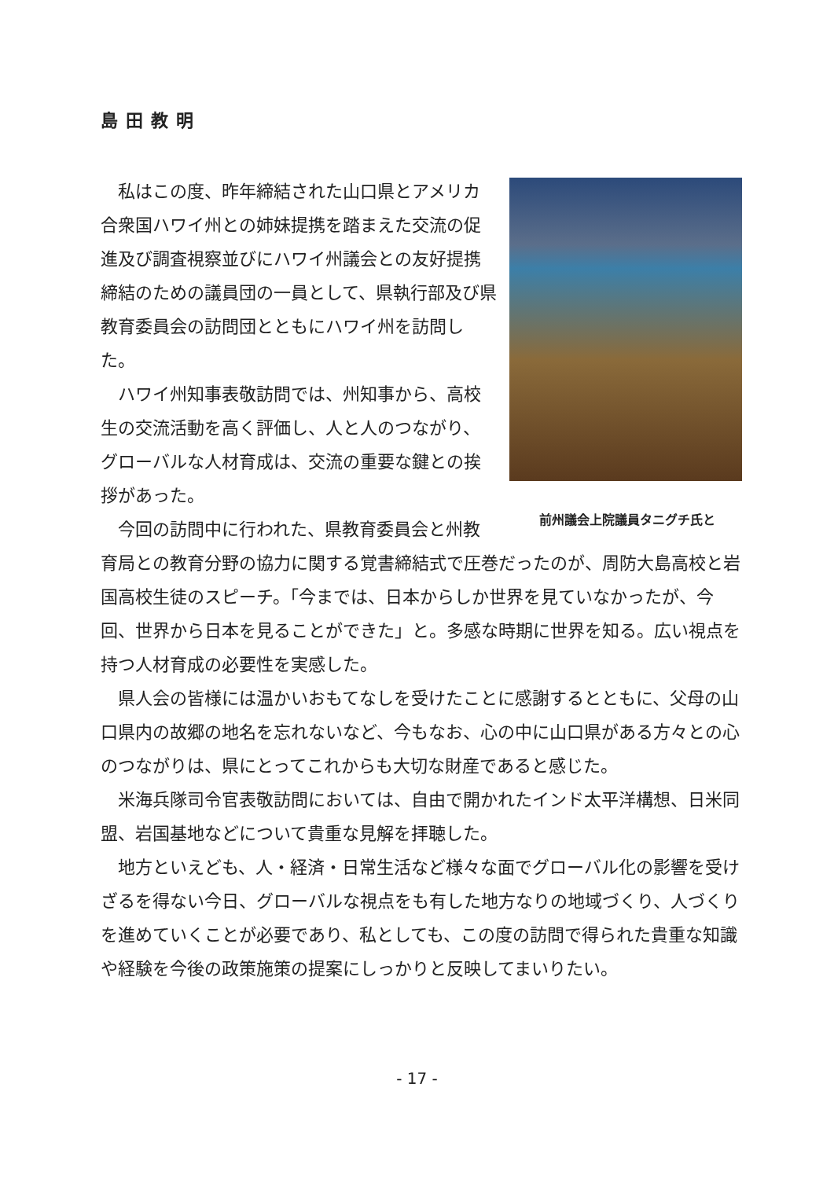島田教明
前州議会上院議員タニグチ氏と
私はこの度、昨年締結された山口県とアメリカ合衆国ハワイ州との姉妹提携を踏まえた交流の促進及び調査視察並びにハワイ州議会との友好提携締結のための議員団の一員として、県執行部及び県教育委員会の訪問団とともにハワイ州を訪問した。
ハワイ州知事表敬訪問では、州知事から、高校生の交流活動を高く評価し、人と人のつながり、グローバルな人材育成は、交流の重要な鍵との挨拶があった。
今回の訪問中に行われた、県教育委員会と州教育局との教育分野の協力に関する覚書締結式で圧巻だったのが、周防大島高校と岩国高校生徒のスピーチ。「今までは、日本からしか世界を見ていなかったが、今回、世界から日本を見ることができた」と。多感な時期に世界を知る。広い視点を持つ人材育成の必要性を実感した。
県人会の皆様には温かいおもてなしを受けたことに感謝するとともに、父母の山口県内の故郷の地名を忘れないなど、今もなお、心の中に山口県がある方々との心のつながりは、県にとってこれからも大切な財産であると感じた。
米海兵隊司令官表敬訪問においては、自由で開かれたインド太平洋構想、日米同盟、岩国基地などについて貴重な見解を拝聴した。
地方といえども、人・経済・日常生活など様々な面でグローバル化の影響を受けざるを得ない今日、グローバルな視点をも有した地方なりの地域づくり、人づくりを進めていくことが必要であり、私としても、この度の訪問で得られた貴重な知識や経験を今後の政策施策の提案にしっかりと反映してまいりたい。
- 17 -